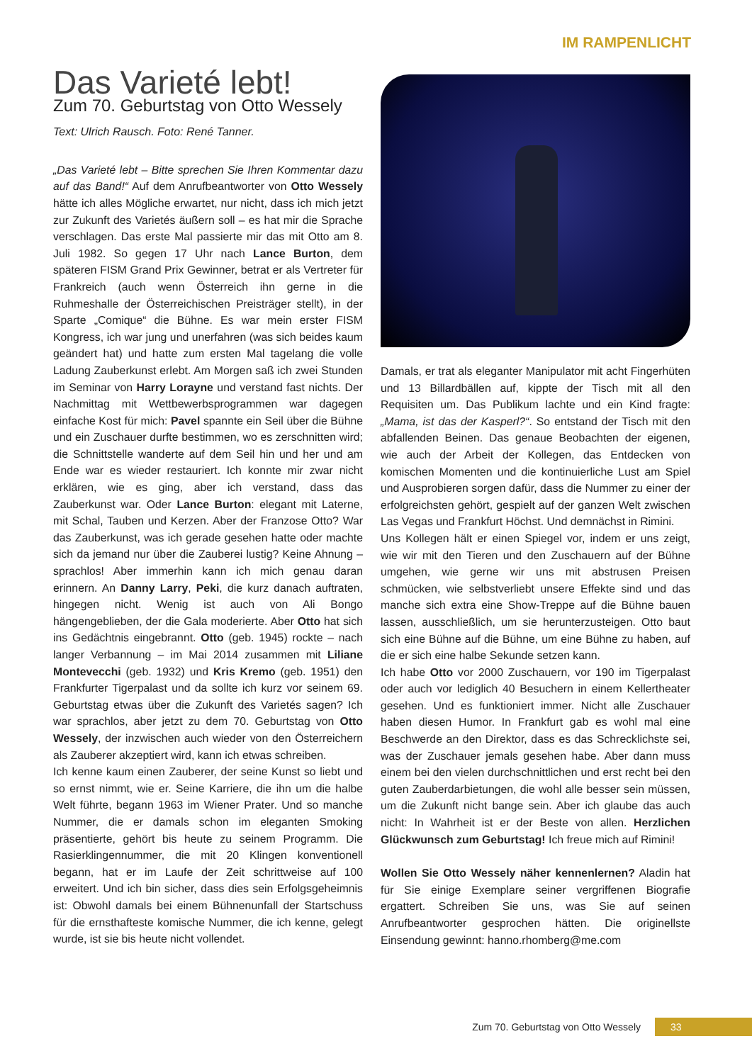IM RAMPENLICHT
Das Varieté lebt!
Zum 70. Geburtstag von Otto Wessely
Text: Ulrich Rausch. Foto: René Tanner.
„Das Varieté lebt – Bitte sprechen Sie Ihren Kommentar dazu auf das Band!“ Auf dem Anrufbeantworter von Otto Wessely hätte ich alles Mögliche erwartet, nur nicht, dass ich mich jetzt zur Zukunft des Varietés äußern soll – es hat mir die Sprache verschlagen. Das erste Mal passierte mir das mit Otto am 8. Juli 1982. So gegen 17 Uhr nach Lance Burton, dem späteren FISM Grand Prix Gewinner, betrat er als Vertreter für Frankreich (auch wenn Österreich ihn gerne in die Ruhmeshalle der Österreichischen Preisträger stellt), in der Sparte „Comique“ die Bühne. Es war mein erster FISM Kongress, ich war jung und unerfahren (was sich beides kaum geändert hat) und hatte zum ersten Mal tagelang die volle Ladung Zauberkunst erlebt. Am Morgen saß ich zwei Stunden im Seminar von Harry Lorayne und verstand fast nichts. Der Nachmittag mit Wettbewerbsprogrammen war dagegen einfache Kost für mich: Pavel spannte ein Seil über die Bühne und ein Zuschauer durfte bestimmen, wo es zerschnitten wird; die Schnittstelle wanderte auf dem Seil hin und her und am Ende war es wieder restauriert. Ich konnte mir zwar nicht erklären, wie es ging, aber ich verstand, dass das Zauberkunst war. Oder Lance Burton: elegant mit Laterne, mit Schal, Tauben und Kerzen. Aber der Franzose Otto? War das Zauberkunst, was ich gerade gesehen hatte oder machte sich da jemand nur über die Zauberei lustig? Keine Ahnung – sprachlos! Aber immerhin kann ich mich genau daran erinnern. An Danny Larry, Peki, die kurz danach auftraten, hingegen nicht. Wenig ist auch von Ali Bongo hängengeblieben, der die Gala moderierte. Aber Otto hat sich ins Gedächtnis eingebrannt. Otto (geb. 1945) rockte – nach langer Verbannung – im Mai 2014 zusammen mit Liliane Montevecchi (geb. 1932) und Kris Kremo (geb. 1951) den Frankfurter Tigerpalast und da sollte ich kurz vor seinem 69. Geburtstag etwas über die Zukunft des Varietés sagen? Ich war sprachlos, aber jetzt zu dem 70. Geburtstag von Otto Wessely, der inzwischen auch wieder von den Österreichern als Zauberer akzeptiert wird, kann ich etwas schreiben.
Ich kenne kaum einen Zauberer, der seine Kunst so liebt und so ernst nimmt, wie er. Seine Karriere, die ihn um die halbe Welt führte, begann 1963 im Wiener Prater. Und so manche Nummer, die er damals schon im eleganten Smoking präsentierte, gehört bis heute zu seinem Programm. Die Rasierklingennummer, die mit 20 Klingen konventionell begann, hat er im Laufe der Zeit schrittweise auf 100 erweitert. Und ich bin sicher, dass dies sein Erfolgsgeheimnis ist: Obwohl damals bei einem Bühnenunfall der Startschuss für die ernsthafteste komische Nummer, die ich kenne, gelegt wurde, ist sie bis heute nicht vollendet.
Damals, er trat als eleganter Manipulator mit acht Fingerhüten und 13 Billardbällen auf, kippte der Tisch mit all den Requisiten um. Das Publikum lachte und ein Kind fragte: „Mama, ist das der Kasperl?“. So entstand der Tisch mit den abfallenden Beinen. Das genaue Beobachten der eigenen, wie auch der Arbeit der Kollegen, das Entdecken von komischen Momenten und die kontinuierliche Lust am Spiel und Ausprobieren sorgen dafür, dass die Nummer zu einer der erfolgreichsten gehört, gespielt auf der ganzen Welt zwischen Las Vegas und Frankfurt Höchst. Und demnächst in Rimini.
Uns Kollegen hält er einen Spiegel vor, indem er uns zeigt, wie wir mit den Tieren und den Zuschauern auf der Bühne umgehen, wie gerne wir uns mit abstrusen Preisen schmücken, wie selbstverliebt unsere Effekte sind und das manche sich extra eine Show-Treppe auf die Bühne bauen lassen, ausschließlich, um sie herunterzusteigen. Otto baut sich eine Bühne auf die Bühne, um eine Bühne zu haben, auf die er sich eine halbe Sekunde setzen kann.
Ich habe Otto vor 2000 Zuschauern, vor 190 im Tigerpalast oder auch vor lediglich 40 Besuchern in einem Kellertheater gesehen. Und es funktioniert immer. Nicht alle Zuschauer haben diesen Humor. In Frankfurt gab es wohl mal eine Beschwerde an den Direktor, dass es das Schrecklichste sei, was der Zuschauer jemals gesehen habe. Aber dann muss einem bei den vielen durchschnittlichen und erst recht bei den guten Zauberdarbietungen, die wohl alle besser sein müssen, um die Zukunft nicht bange sein. Aber ich glaube das auch nicht: In Wahrheit ist er der Beste von allen. Herzlichen Glückwunsch zum Geburtstag! Ich freue mich auf Rimini!
Wollen Sie Otto Wessely näher kennenlernen? Aladin hat für Sie einige Exemplare seiner vergriffenen Biografie ergattert. Schreiben Sie uns, was Sie auf seinen Anrufbeantworter gesprochen hätten. Die originellste Einsendung gewinnt: hanno.rhomberg@me.com
Zum 70. Geburtstag von Otto Wessely 33